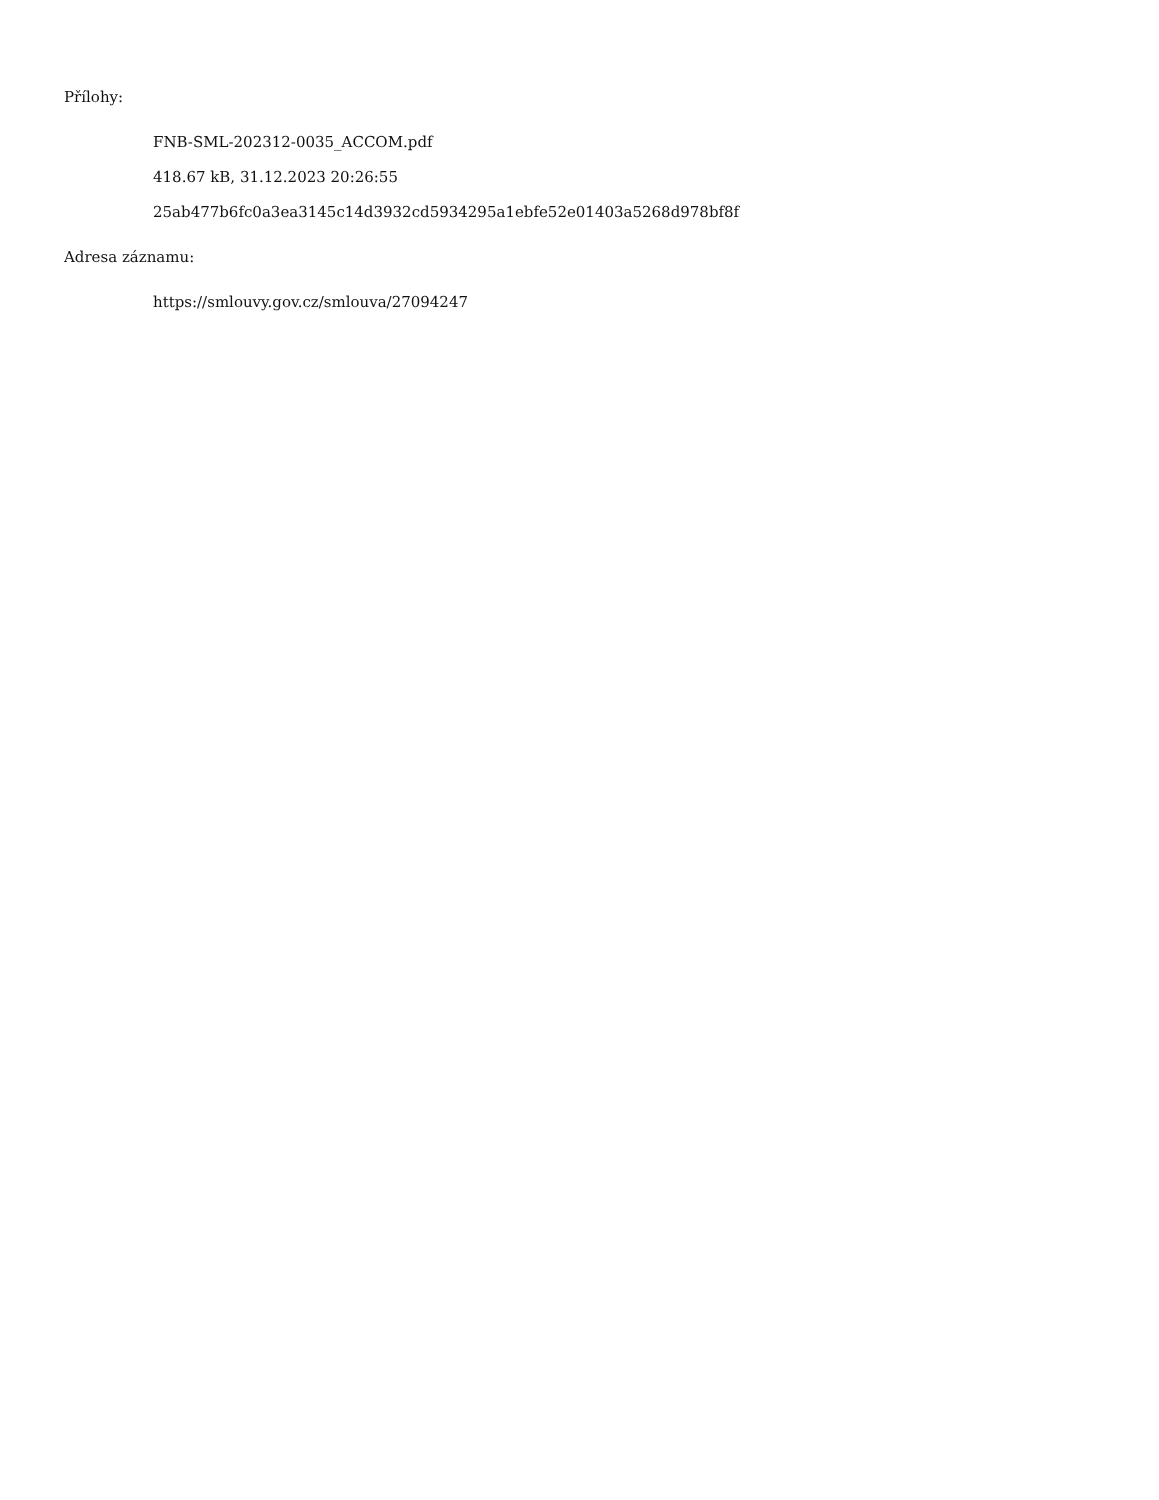Přílohy:
FNB-SML-202312-0035_ACCOM.pdf
418.67 kB, 31.12.2023 20:26:55
25ab477b6fc0a3ea3145c14d3932cd5934295a1ebfe52e01403a5268d978bf8f
Adresa záznamu:
https://smlouvy.gov.cz/smlouva/27094247